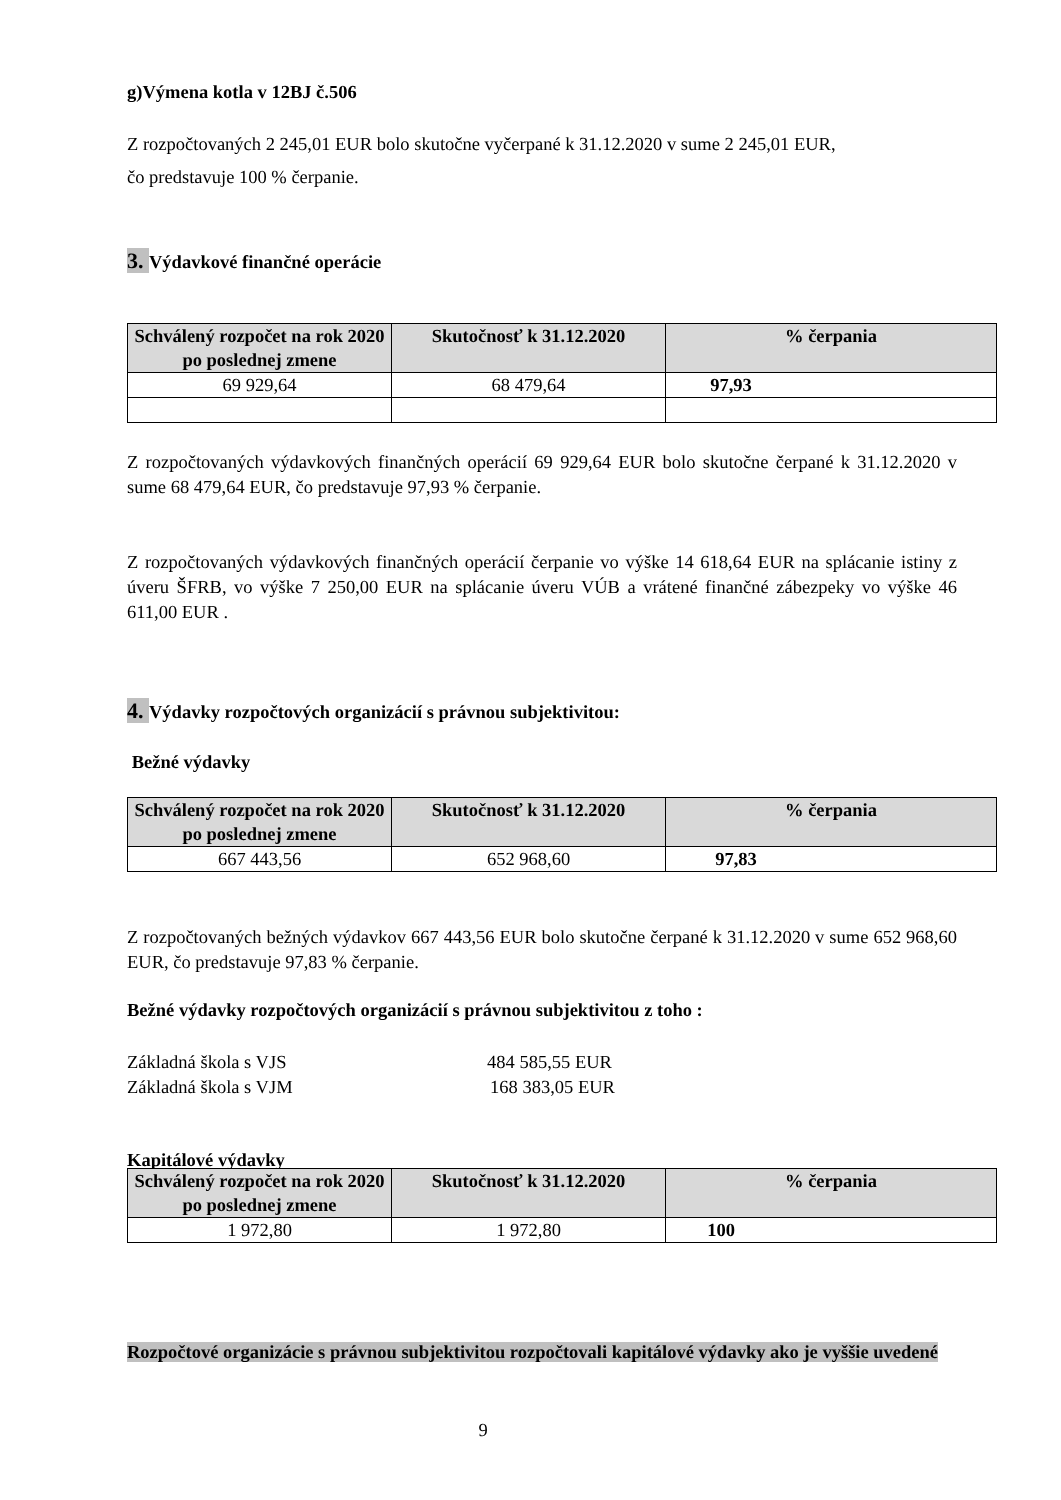g)Výmena kotla v 12BJ č.506
Z rozpočtovaných 2 245,01 EUR bolo skutočne vyčerpané k 31.12.2020 v sume 2 245,01 EUR,
čo predstavuje 100 % čerpanie.
3. Výdavkové finančné operácie
| Schválený rozpočet na rok 2020 po poslednej zmene | Skutočnosť k 31.12.2020 | % čerpania |
| --- | --- | --- |
| 69 929,64 | 68 479,64 | 97,93 |
Z rozpočtovaných výdavkových finančných operácií 69 929,64 EUR bolo skutočne čerpané k 31.12.2020 v sume 68 479,64 EUR, čo predstavuje 97,93 % čerpanie.
Z rozpočtovaných výdavkových finančných operácií čerpanie vo výške 14 618,64 EUR na splácanie istiny z úveru ŠFRB, vo výške 7 250,00 EUR na splácanie úveru VÚB a vrátené finančné zábezpeky vo výške 46 611,00 EUR .
4. Výdavky rozpočtových organizácií s právnou subjektivitou:
Bežné výdavky
| Schválený rozpočet na rok 2020 po poslednej zmene | Skutočnosť k 31.12.2020 | % čerpania |
| --- | --- | --- |
| 667 443,56 | 652 968,60 | 97,83 |
Z rozpočtovaných bežných výdavkov 667 443,56 EUR bolo skutočne čerpané k 31.12.2020 v sume 652 968,60 EUR, čo predstavuje 97,83 % čerpanie.
Bežné výdavky rozpočtových organizácií s právnou subjektivitou z toho :
Základná škola s VJS 484 585,55 EUR
Základná škola s VJM 168 383,05 EUR
Kapitálové výdavky
| Schválený rozpočet na rok 2020 po poslednej zmene | Skutočnosť k 31.12.2020 | % čerpania |
| --- | --- | --- |
| 1 972,80 | 1 972,80 | 100 |
Rozpočtové organizácie s právnou subjektivitou rozpočtovali kapitálové výdavky ako je vyššie uvedené
9